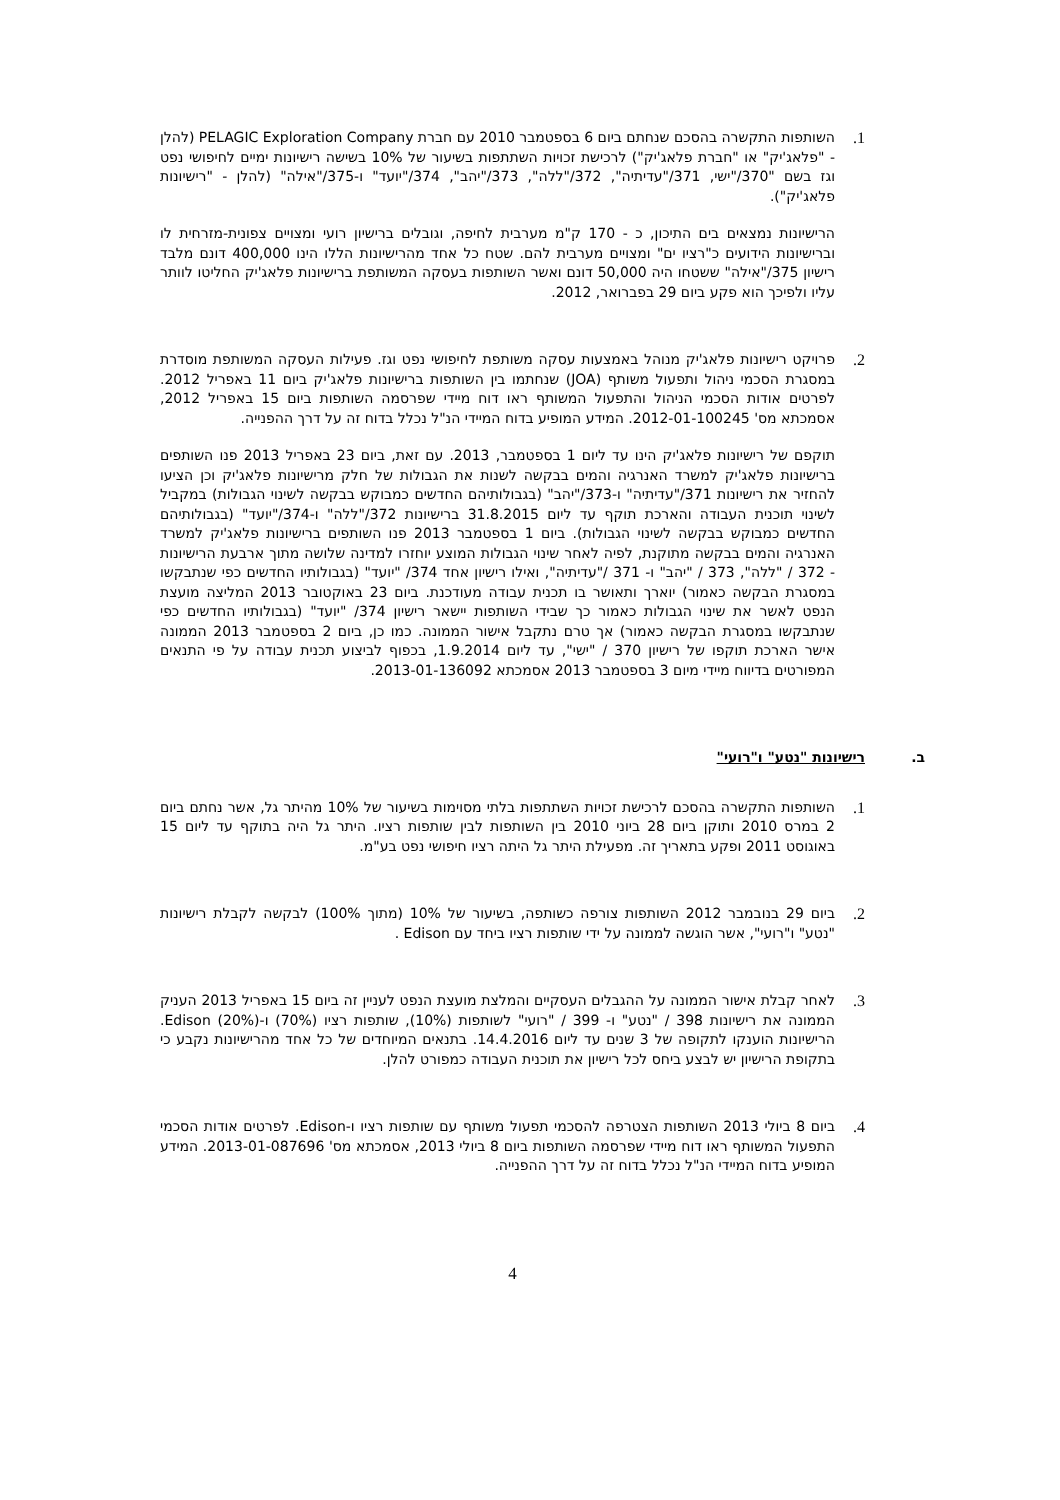1. השותפות התקשרה בהסכם שנחתם ביום 6 בספטמבר 2010 עם חברת PELAGIC Exploration Company (להלן - "פלאג'יק" או "חברת פלאג'יק") לרכישת זכויות השתתפות בשיעור של 10% בשישה רישיונות ימיים לחיפושי נפט וגז בשם "370/"ישי, 371/"עדיתיה", 372/"ללה", 373/"יהב", 374/"יועד" ו-375/"אילה" (להלן - "רישיונות פלאג'יק").
הרישיונות נמצאים בים התיכון, כ - 170 ק"מ מערבית לחיפה, וגובלים ברישיון רועי ומצויים צפונית-מזרחית לו וברישיונות הידועים כ"רציו ים" ומצויים מערבית להם. שטח כל אחד מהרישיונות הללו הינו 400,000 דונם מלבד רישיון 375/"אילה" ששטחו היה 50,000 דונם ואשר השותפות בעסקה המשותפת ברישיונות פלאג'יק החליטו לוותר עליו ולפיכך הוא פקע ביום 29 בפברואר, 2012.
2. פרויקט רישיונות פלאג'יק מנוהל באמצעות עסקה משותפת לחיפושי נפט וגז. פעילות העסקה המשותפת מוסדרת במסגרת הסכמי ניהול ותפעול משותף (JOA) שנחתמו בין השותפות ברישיונות פלאג'יק ביום 11 באפריל 2012. לפרטים אודות הסכמי הניהול והתפעול המשותף ראו דוח מיידי שפרסמה השותפות ביום 15 באפריל 2012, אסמכתא מס' 2012-01-100245. המידע המופיע בדוח המיידי הנ"ל נכלל בדוח זה על דרך ההפנייה.
תוקפם של רישיונות פלאג'יק הינו עד ליום 1 בספטמבר, 2013. עם זאת, ביום 23 באפריל 2013 פנו השותפים ברישיונות פלאג'יק למשרד האנרגיה והמים בבקשה לשנות את הגבולות של חלק מרישיונות פלאג'יק וכן הציעו להחזיר את רישיונות 371/"עדיתיה" ו-373/"יהב" (בגבולותיהם החדשים כמבוקש בבקשה לשינוי הגבולות) במקביל לשינוי תוכנית העבודה והארכת תוקף עד ליום 31.8.2015 ברישיונות 372/"ללה" ו-374/"יועד" (בגבולותיהם החדשים כמבוקש בבקשה לשינוי הגבולות). ביום 1 בספטמבר 2013 פנו השותפים ברישיונות פלאג'יק למשרד האנרגיה והמים בבקשה מתוקנת, לפיה לאחר שינוי הגבולות המוצע יוחזרו למדינה שלושה מתוך ארבעת הרישיונות - 372 / "ללה", 373 / "יהב" ו- 371 /"עדיתיה", ואילו רישיון אחד 374/ "יועד" (בגבולותיו החדשים כפי שנתבקשו במסגרת הבקשה כאמור) יוארך ותאושר בו תכנית עבודה מעודכנת. ביום 23 באוקטובר 2013 המליצה מועצת הנפט לאשר את שינוי הגבולות כאמור כך שבידי השותפות יישאר רישיון 374/ "יועד" (בגבולותיו החדשים כפי שנתבקשו במסגרת הבקשה כאמור) אך טרם נתקבל אישור הממונה. כמו כן, ביום 2 בספטמבר 2013 הממונה אישר הארכת תוקפו של רישיון 370 / "ישי", עד ליום 1.9.2014, בכפוף לביצוע תכנית עבודה על פי התנאים המפורטים בדיווח מיידי מיום 3 בספטמבר 2013 אסמכתא 2013-01-136092.
ב. רישיונות "נטע" ו"רועי"
1. השותפות התקשרה בהסכם לרכישת זכויות השתתפות בלתי מסוימות בשיעור של 10% מהיתר גל, אשר נחתם ביום 2 במרס 2010 ותוקן ביום 28 ביוני 2010 בין השותפות לבין שותפות רציו. היתר גל היה בתוקף עד ליום 15 באוגוסט 2011 ופקע בתאריך זה. מפעילת היתר גל היתה רציו חיפושי נפט בע"מ.
2. ביום 29 בנובמבר 2012 השותפות צורפה כשותפה, בשיעור של 10% (מתוך 100%) לבקשה לקבלת רישיונות "נטע" ו"רועי", אשר הוגשה לממונה על ידי שותפות רציו ביחד עם Edison .
3. לאחר קבלת אישור הממונה על ההגבלים העסקיים והמלצת מועצת הנפט לעניין זה ביום 15 באפריל 2013 העניק הממונה את רישיונות 398 / "נטע" ו- 399 / "רועי" לשותפות (10%), שותפות רציו (70%) ו-Edison (20%). הרישיונות הוענקו לתקופה של 3 שנים עד ליום 14.4.2016. בתנאים המיוחדים של כל אחד מהרישיונות נקבע כי בתקופת הרישיון יש לבצע ביחס לכל רישיון את תוכנית העבודה כמפורט להלן.
4. ביום 8 ביולי 2013 השותפות הצטרפה להסכמי תפעול משותף עם שותפות רציו ו-Edison. לפרטים אודות הסכמי התפעול המשותף ראו דוח מיידי שפרסמה השותפות ביום 8 ביולי 2013, אסמכתא מס' 2013-01-087696. המידע המופיע בדוח המיידי הנ"ל נכלל בדוח זה על דרך ההפנייה.
4